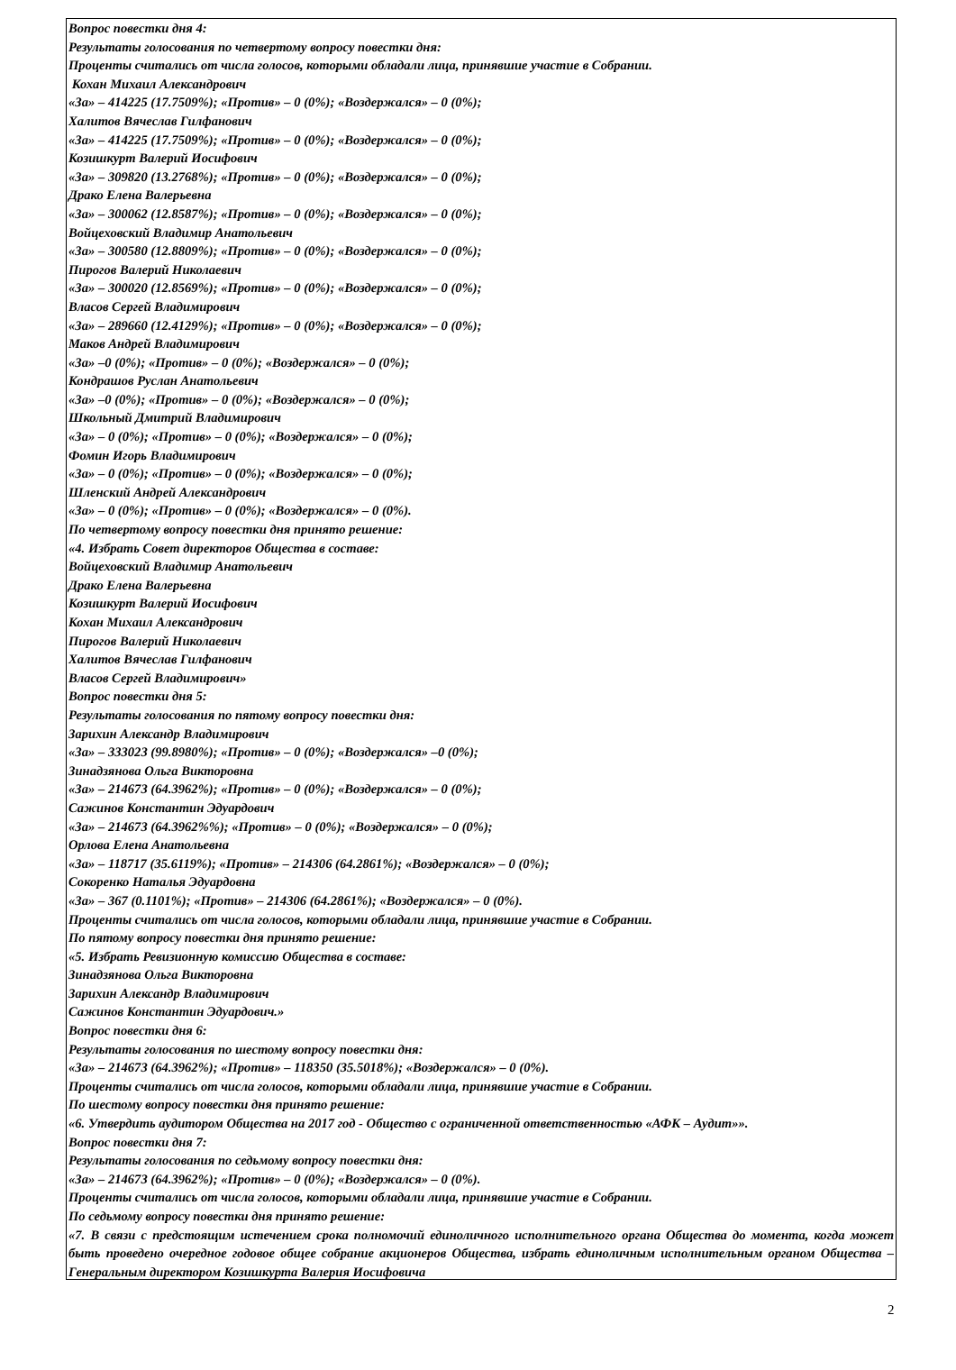Вопрос повестки дня 4:
Результаты голосования по четвертому вопросу повестки дня:
Проценты считались от числа голосов, которыми обладали лица, принявшие участие в Собрании.
Кохан Михаил Александрович
«За» – 414225 (17.7509%); «Против» – 0 (0%); «Воздержался» – 0 (0%);
Халитов Вячеслав Гилфанович
«За» – 414225 (17.7509%); «Против» – 0 (0%); «Воздержался» – 0 (0%);
Козишкурт Валерий Иосифович
«За» – 309820 (13.2768%); «Против» – 0 (0%); «Воздержался» – 0 (0%);
Драко Елена Валерьевна
«За» – 300062 (12.8587%); «Против» – 0 (0%); «Воздержался» – 0 (0%);
Войцеховский Владимир Анатольевич
«За» – 300580 (12.8809%); «Против» – 0 (0%); «Воздержался» – 0 (0%);
Пирогов Валерий Николаевич
«За» – 300020 (12.8569%); «Против» – 0 (0%); «Воздержался» – 0 (0%);
Власов Сергей Владимирович
«За» – 289660 (12.4129%); «Против» – 0 (0%); «Воздержался» – 0 (0%);
Маков Андрей Владимирович
«За» –0 (0%); «Против» – 0 (0%); «Воздержался» – 0 (0%);
Кондрашов Руслан Анатольевич
«За» –0 (0%); «Против» – 0 (0%); «Воздержался» – 0 (0%);
Школьный Дмитрий Владимирович
«За» – 0 (0%); «Против» – 0 (0%); «Воздержался» – 0 (0%);
Фомин Игорь Владимирович
«За» – 0 (0%); «Против» – 0 (0%); «Воздержался» – 0 (0%);
Шленский Андрей Александрович
«За» – 0 (0%); «Против» – 0 (0%); «Воздержался» – 0 (0%).
По четвертому вопросу повестки дня принято решение:
«4. Избрать Совет директоров Общества в составе:
Войцеховский Владимир Анатольевич
Драко Елена Валерьевна
Козишкурт Валерий Иосифович
Кохан Михаил Александрович
Пирогов Валерий Николаевич
Халитов Вячеслав Гилфанович
Власов Сергей Владимирович»
Вопрос повестки дня 5:
Результаты голосования по пятому вопросу повестки дня:
Зарихин Александр Владимирович
«За» – 333023 (99.8980%); «Против» – 0 (0%); «Воздержался» –0 (0%);
Зинадзянова Ольга Викторовна
«За» – 214673 (64.3962%); «Против» – 0 (0%); «Воздержался» – 0 (0%);
Сажинов Константин Эдуардович
«За» – 214673 (64.3962%%); «Против» – 0 (0%); «Воздержался» – 0 (0%);
Орлова Елена Анатольевна
«За» – 118717 (35.6119%); «Против» – 214306 (64.2861%); «Воздержался» – 0 (0%);
Сокоренко Наталья Эдуардовна
«За» – 367 (0.1101%); «Против» – 214306 (64.2861%); «Воздержался» – 0 (0%).
Проценты считались от числа голосов, которыми обладали лица, принявшие участие в Собрании.
По пятому вопросу повестки дня принято решение:
«5. Избрать Ревизионную комиссию Общества в составе:
Зинадзянова Ольга Викторовна
Зарихин Александр Владимирович
Сажинов Константин Эдуардович.»
Вопрос повестки дня 6:
Результаты голосования по шестому вопросу повестки дня:
«За» – 214673 (64.3962%); «Против» – 118350 (35.5018%); «Воздержался» – 0 (0%).
Проценты считались от числа голосов, которыми обладали лица, принявшие участие в Собрании.
По шестому вопросу повестки дня принято решение:
«6. Утвердить аудитором Общества на 2017 год - Общество с ограниченной ответственностью «АФК – Аудит»».
Вопрос повестки дня 7:
Результаты голосования по седьмому вопросу повестки дня:
«За» – 214673 (64.3962%); «Против» – 0 (0%); «Воздержался» – 0 (0%).
Проценты считались от числа голосов, которыми обладали лица, принявшие участие в Собрании.
По седьмому вопросу повестки дня принято решение:
«7. В связи с предстоящим истечением срока полномочий единоличного исполнительного органа Общества до момента, когда может быть проведено очередное годовое общее собрание акционеров Общества, избрать единоличным исполнительным органом Общества – Генеральным директором Козишкурта Валерия Иосифовича
2